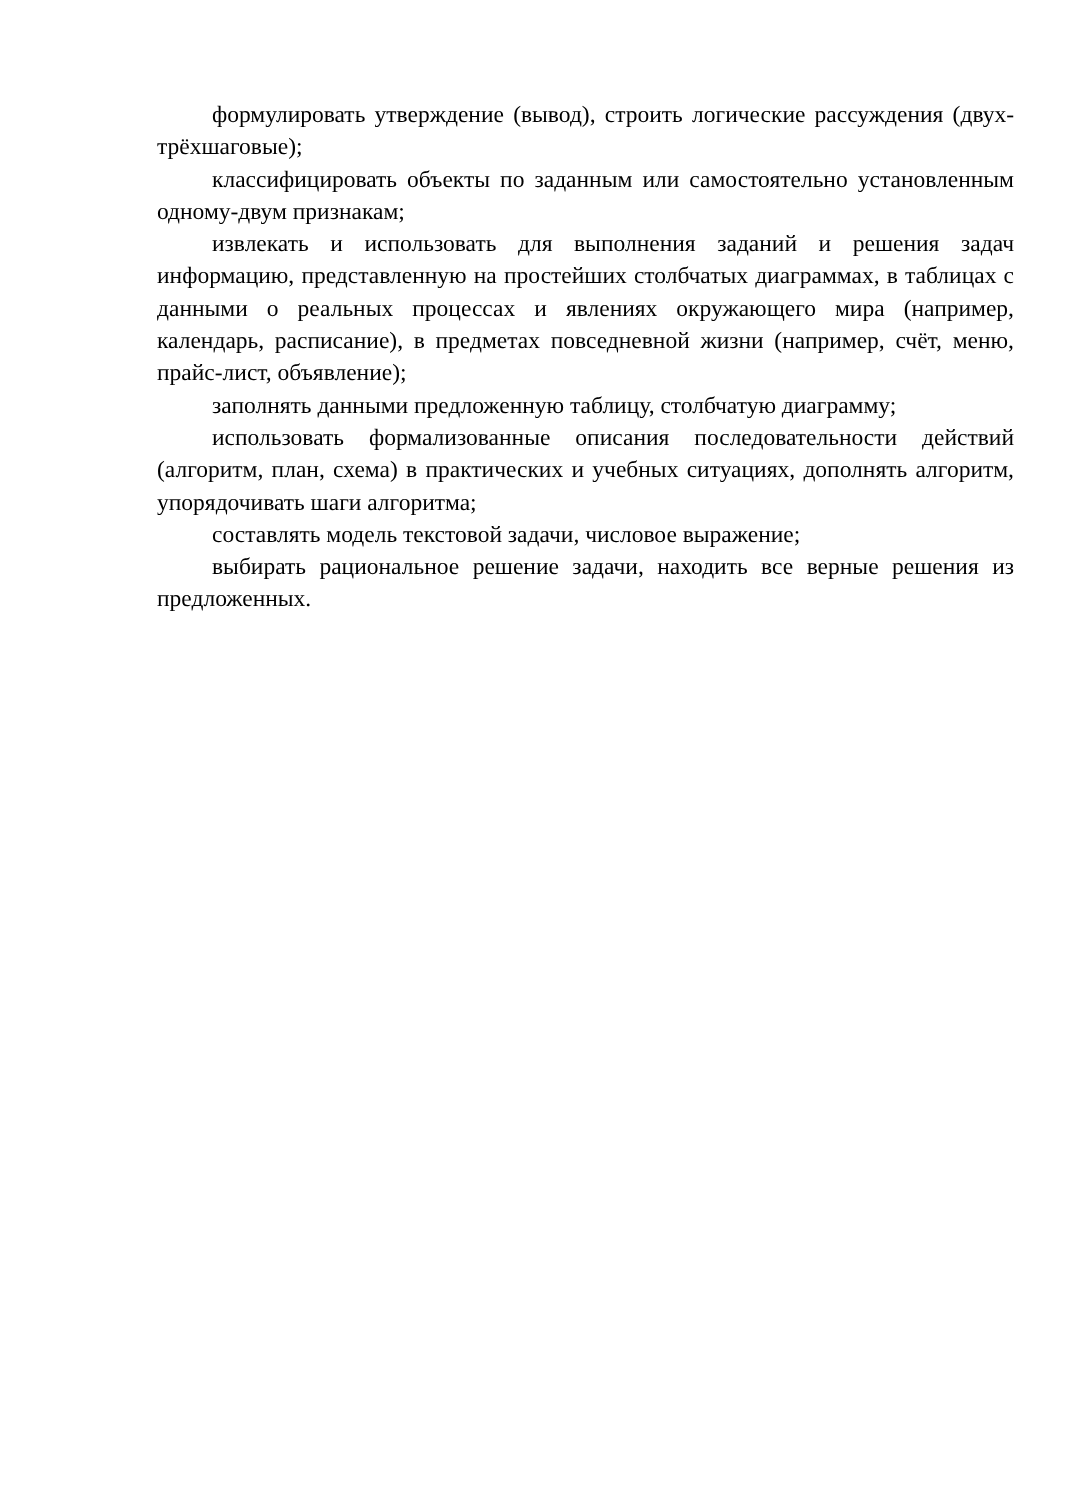формулировать утверждение (вывод), строить логические рассуждения (двух-трёхшаговые);
классифицировать объекты по заданным или самостоятельно установленным одному-двум признакам;
извлекать и использовать для выполнения заданий и решения задач информацию, представленную на простейших столбчатых диаграммах, в таблицах с данными о реальных процессах и явлениях окружающего мира (например, календарь, расписание), в предметах повседневной жизни (например, счёт, меню, прайс-лист, объявление);
заполнять данными предложенную таблицу, столбчатую диаграмму;
использовать формализованные описания последовательности действий (алгоритм, план, схема) в практических и учебных ситуациях, дополнять алгоритм, упорядочивать шаги алгоритма;
составлять модель текстовой задачи, числовое выражение;
выбирать рациональное решение задачи, находить все верные решения из предложенных.